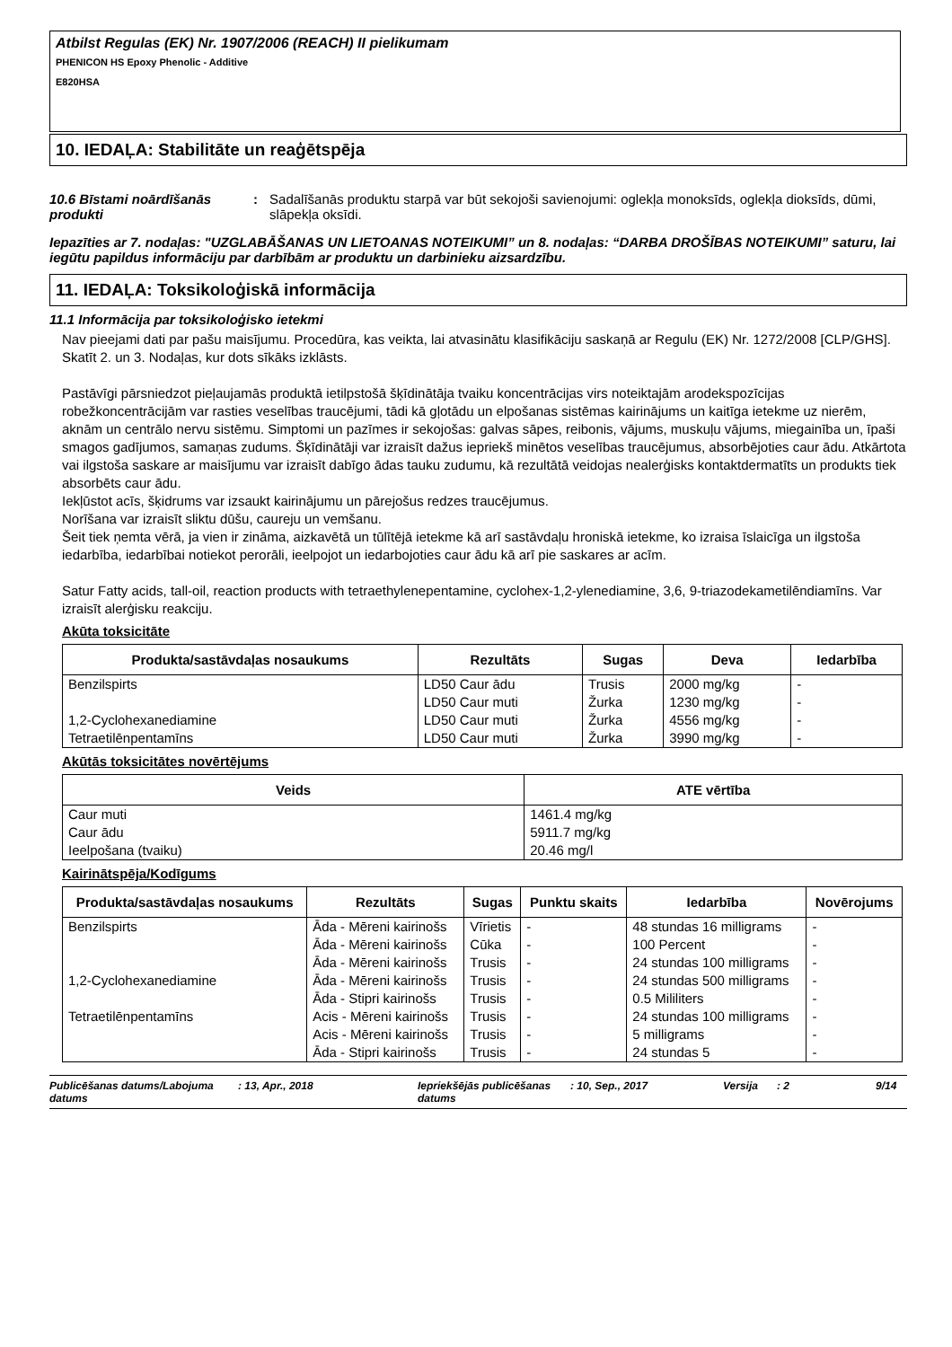Atbilst Regulas (EK) Nr. 1907/2006 (REACH) II pielikumam
PHENICON HS Epoxy Phenolic - Additive
E820HSA
10. IEDAĻA: Stabilitāte un reaģētspēja
10.6 Bīstami noārdīšanās produkti
: Sadalīšanās produktu starpā var būt sekojoši savienojumi: oglekļa monoksīds, oglekļa dioksīds, dūmi, slāpekļa oksīdi.
Iepazīties ar 7. nodaļas: "UZGLABĀŠANAS UN LIETOANAS NOTEIKUMI” un 8. nodaļas: “DARBA DROŠĪBAS NOTEIKUMI” saturu, lai iegūtu papildus informāciju par darbībām ar produktu un darbinieku aizsardzību.
11. IEDAĻA: Toksikoloģiskā informācija
11.1 Informācija par toksikoloģisko ietekmi
Nav pieejami dati par pašu maisījumu. Procedūra, kas veikta, lai atvasinātu klasifikāciju saskaņā ar Regulu (EK) Nr. 1272/2008 [CLP/GHS]. Skatīt 2. un 3. Nodaļas, kur dots sīkāks izklāsts.
Pastāvīgi pārsniedzot pieļaujamās produktā ietilpstošā šķīdinātāja tvaiku koncentrācijas virs noteiktajām arodekspozīcijas robežkoncentrācijām var rasties veselības traucējumi, tādi kā gļotādu un elpošanas sistēmas kairinājums un kaitīga ietekme uz nierēm, aknām un centrālo nervu sistēmu. Simptomi un pazīmes ir sekojošas: galvas sāpes, reibonis, vājums, muskuļu vājums, miegainība un, īpaši smagos gadījumos, samaņas zudums. Šķīdinātāji var izraisīt dažus iepriekš minētos veselības traucējumus, absorbējoties caur ādu. Atkārtota vai ilgstoša saskare ar maisījumu var izraisīt dabīgo ādas tauku zudumu, kā rezultātā veidojas nealerģisks kontaktdermatīts un produkts tiek absorbēts caur ādu.
Iekļūstot acīs, šķidrums var izsaukt kairinājumu un pārejošus redzes traucējumus.
Norīšana var izraisīt sliktu dūšu, caureju un vemšanu.
Šeit tiek ņemta vērā, ja vien ir zināma, aizkavētā un tūlītējā ietekme kā arī sastāvdaļu hroniskā ietekme, ko izraisa īslaicīga un ilgstoša iedarbība, iedarbībai notiekot perorāli, ieelpojot un iedarbojoties caur ādu kā arī pie saskares ar acīm.
Satur Fatty acids, tall-oil, reaction products with tetraethylenepentamine, cyclohex-1,2-ylenediamine, 3,6, 9-triazodekametilēndiamīns. Var izraisīt alerģisku reakciju.
Akūta toksicitāte
| Produkta/sastāvdaļas nosaukums | Rezultāts | Sugas | Deva | Iedarbība |
| --- | --- | --- | --- | --- |
| Benzilspirts 1,2-Cyclohexanediamine Tetraetilēnpentamīns | LD50 Caur ādu LD50 Caur muti LD50 Caur muti LD50 Caur muti | Trusis Žurka Žurka Žurka | 2000 mg/kg 1230 mg/kg 4556 mg/kg 3990 mg/kg | - - - - |
Akūtās toksicitātes novērtējums
| Veids | ATE vērtība |
| --- | --- |
| Caur muti Caur ādu Ieelpošana (tvaiku) | 1461.4 mg/kg 5911.7 mg/kg 20.46 mg/l |
Kairinātspēja/Kodīgums
| Produkta/sastāvdaļas nosaukums | Rezultāts | Sugas | Punktu skaits | Iedarbība | Novērojums |
| --- | --- | --- | --- | --- | --- |
| Benzilspirts | Āda - Mēreni kairinošs | Vīrietis | - | 48 stundas 16 milligrams | - |
| | Āda - Mēreni kairinošs | Cūka | - | 100 Percent | - |
| | Āda - Mēreni kairinošs | Trusis | - | 24 stundas 100 milligrams | - |
| 1,2-Cyclohexanediamine | Āda - Mēreni kairinošs | Trusis | - | 24 stundas 500 milligrams | - |
| | Āda - Stipri kairinošs | Trusis | - | 0.5 Mililiters | - |
| Tetraetilēnpentamīns | Acis - Mēreni kairinošs | Trusis | - | 24 stundas 100 milligrams | - |
| | Acis - Mēreni kairinošs | Trusis | - | 5 milligrams | - |
| | Āda - Stipri kairinošs | Trusis | - | 24 stundas 5 | - |
Publicēšanas datums/Labojuma datums: 13, Apr., 2018 Iepriekšējās publicēšanas datums: 10, Sep., 2017 Versija: 2 9/14